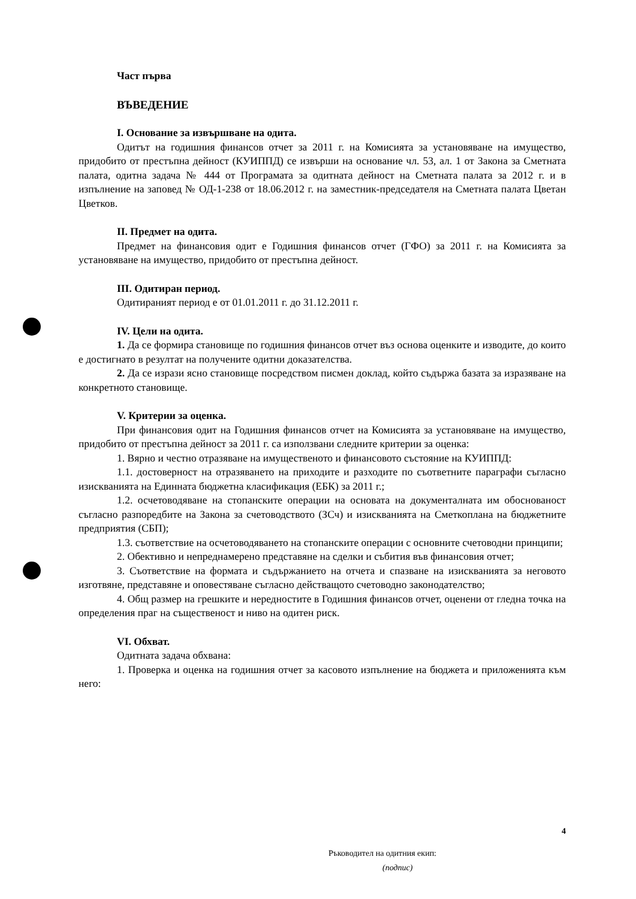Част първа
ВЪВЕДЕНИЕ
I. Основание за извършване на одита.
Одитът на годишния финансов отчет за 2011 г. на Комисията за установяване на имущество, придобито от престъпна дейност (КУИППД) се извърши на основание чл. 53, ал. 1 от Закона за Сметната палата, одитна задача № 444 от Програмата за одитната дейност на Сметната палата за 2012 г. и в изпълнение на заповед № ОД-1-238 от 18.06.2012 г. на заместник-председателя на Сметната палата Цветан Цветков.
II. Предмет на одита.
Предмет на финансовия одит е Годишния финансов отчет (ГФО) за 2011 г. на Комисията за установяване на имущество, придобито от престъпна дейност.
III. Одитиран период.
Одитираният период е от 01.01.2011 г. до 31.12.2011 г.
IV. Цели на одита.
1. Да се формира становище по годишния финансов отчет въз основа оценките и изводите, до които е достигнато в резултат на получените одитни доказателства.
2. Да се изрази ясно становище посредством писмен доклад, който съдържа базата за изразяване на конкретното становище.
V. Критерии за оценка.
При финансовия одит на Годишния финансов отчет на Комисията за установяване на имущество, придобито от престъпна дейност за 2011 г. са използвани следните критерии за оценка:
1. Вярно и честно отразяване на имущественото и финансовото състояние на КУИППД:
1.1. достоверност на отразяването на приходите и разходите по съответните параграфи съгласно изискванията на Единната бюджетна класификация (ЕБК) за 2011 г.;
1.2. осчетоводяване на стопанските операции на основата на документалната им обоснованост съгласно разпоредбите на Закона за счетоводството (ЗСч) и изискванията на Сметкоплана на бюджетните предприятия (СБП);
1.3. съответствие на осчетоводяването на стопанските операции с основните счетоводни принципи;
2. Обективно и непреднамерено представяне на сделки и събития във финансовия отчет;
3. Съответствие на формата и съдържанието на отчета и спазване на изискванията за неговото изготвяне, представяне и оповестяване съгласно действащото счетоводно законодателство;
4. Общ размер на грешките и нередностите в Годишния финансов отчет, оценени от гледна точка на определения праг на същественост и ниво на одитен риск.
VI. Обхват.
Одитната задача обхвана:
1. Проверка и оценка на годишния отчет за касовото изпълнение на бюджета и приложенията към него:
4
Ръководител на одитния екип:
(подпис)